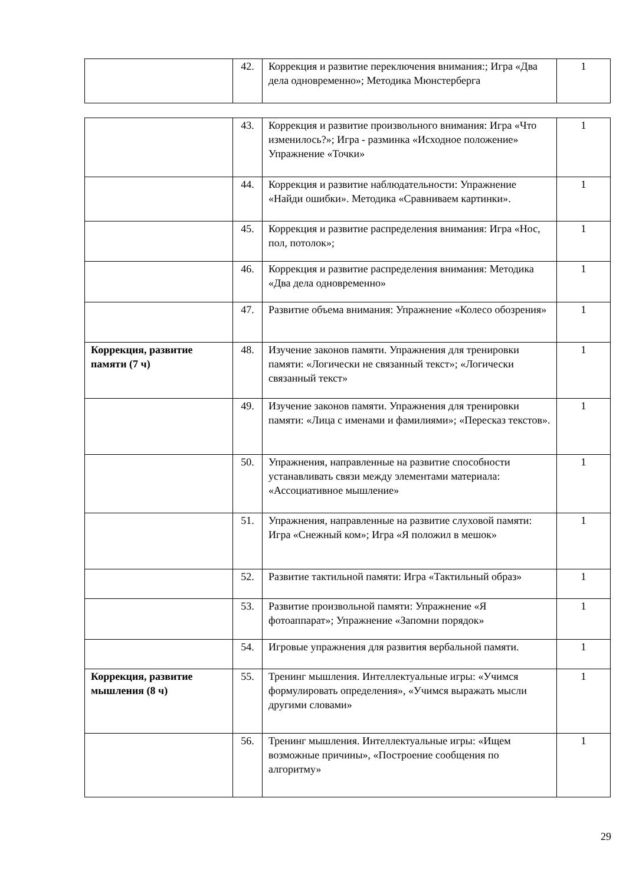| | 42. | Коррекция и развитие переключения внимания:; Игра «Два дела одновременно»; Методика Мюнстерберга | 1 |
| | 43. | Коррекция и развитие произвольного внимания: Игра «Что изменилось?»; Игра - разминка «Исходное положение» Упражнение «Точки» | 1 |
| | 44. | Коррекция и развитие наблюдательности: Упражнение «Найди ошибки». Методика «Сравниваем картинки». | 1 |
| | 45. | Коррекция и развитие распределения внимания: Игра «Нос, пол, потолок»; | 1 |
| | 46. | Коррекция и развитие распределения внимания: Методика «Два дела одновременно» | 1 |
| | 47. | Развитие объема внимания: Упражнение «Колесо обозрения» | 1 |
| Коррекция, развитие памяти (7 ч) | 48. | Изучение законов памяти. Упражнения для тренировки памяти: «Логически не связанный текст»; «Логически связанный текст» | 1 |
| | 49. | Изучение законов памяти. Упражнения для тренировки памяти: «Лица с именами и фамилиями»; «Пересказ текстов». | 1 |
| | 50. | Упражнения, направленные на развитие способности устанавливать связи между элементами материала: «Ассоциативное мышление» | 1 |
| | 51. | Упражнения, направленные на развитие слуховой памяти: Игра «Снежный ком»; Игра «Я положил в мешок» | 1 |
| | 52. | Развитие тактильной памяти: Игра «Тактильный образ» | 1 |
| | 53. | Развитие произвольной памяти: Упражнение «Я фотоаппарат»; Упражнение «Запомни порядок» | 1 |
| | 54. | Игровые упражнения для развития вербальной памяти. | 1 |
| Коррекция, развитие мышления (8 ч) | 55. | Тренинг мышления. Интеллектуальные игры: «Учимся формулировать определения», «Учимся выражать мысли другими словами» | 1 |
| | 56. | Тренинг мышления. Интеллектуальные игры: «Ищем возможные причины», «Построение сообщения по алгоритму» | 1 |
29